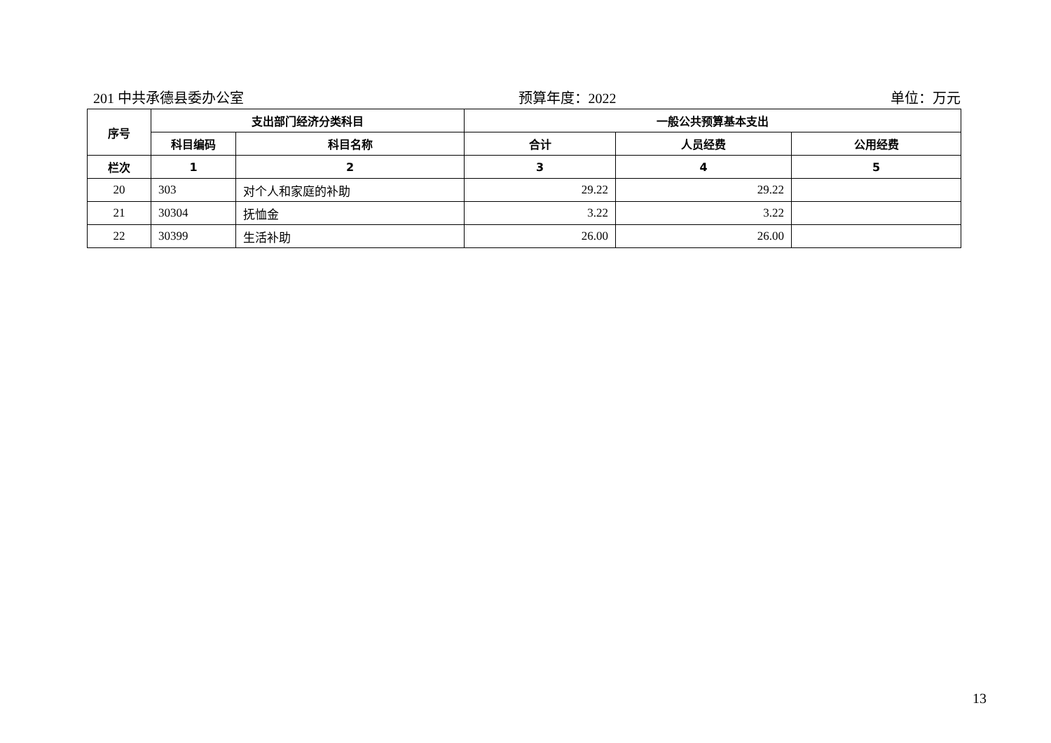201 中共承德县委办公室 预算年度：2022 单位：万元
| 序号 | 支出部门经济分类科目 | | 一般公共预算基本支出 | | |
| --- | --- | --- | --- | --- | --- |
| | 科目编码 | 科目名称 | 合计 | 人员经费 | 公用经费 |
| 栏次 | 1 | 2 | 3 | 4 | 5 |
| 20 | 303 | 对个人和家庭的补助 | 29.22 | 29.22 | |
| 21 | 30304 | 抚恤金 | 3.22 | 3.22 | |
| 22 | 30399 | 生活补助 | 26.00 | 26.00 | |
13